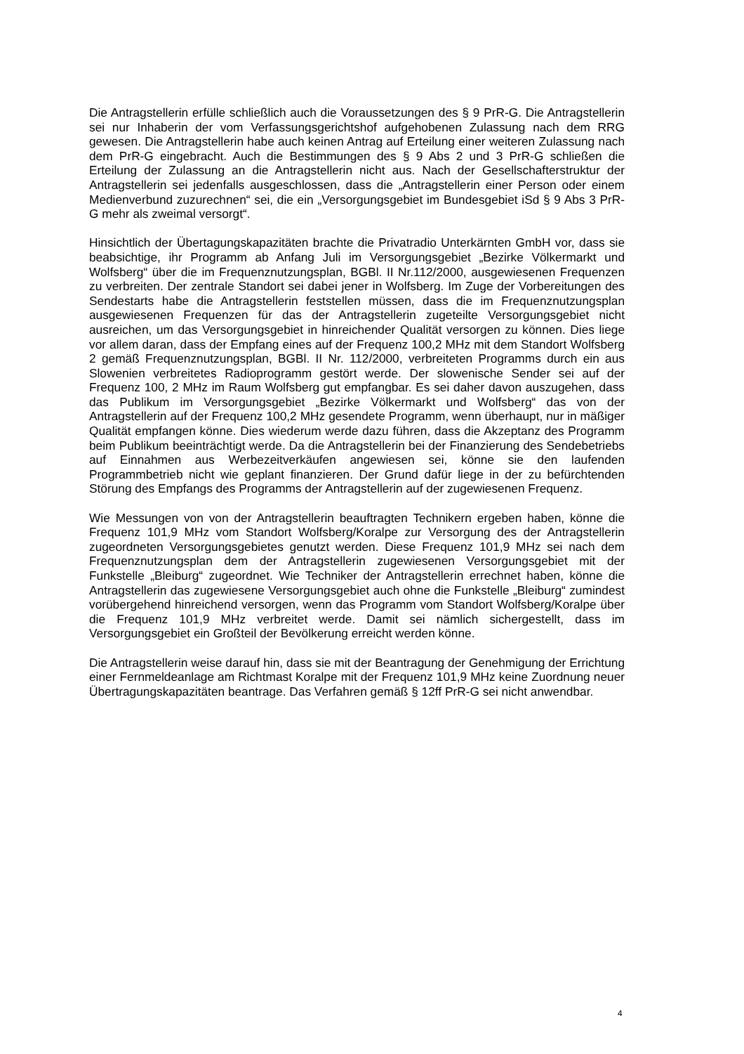Die Antragstellerin erfülle schließlich auch die Voraussetzungen des § 9 PrR-G. Die Antragstellerin sei nur Inhaberin der vom Verfassungsgerichtshof aufgehobenen Zulassung nach dem RRG gewesen. Die Antragstellerin habe auch keinen Antrag auf Erteilung einer weiteren Zulassung nach dem PrR-G eingebracht. Auch die Bestimmungen des § 9 Abs 2 und 3 PrR-G schließen die Erteilung der Zulassung an die Antragstellerin nicht aus. Nach der Gesellschafterstruktur der Antragstellerin sei jedenfalls ausgeschlossen, dass die „Antragstellerin einer Person oder einem Medienverbund zuzurechnen“ sei, die ein „Versorgungsgebiet im Bundesgebiet iSd § 9 Abs 3 PrR-G mehr als zweimal versorgt“.
Hinsichtlich der Übertagungskapazitäten brachte die Privatradio Unterkärnten GmbH vor, dass sie beabsichtige, ihr Programm ab Anfang Juli im Versorgungsgebiet „Bezirke Völkermarkt und Wolfsberg“ über die im Frequenznutzungsplan, BGBl. II Nr.112/2000, ausgewiesenen Frequenzen zu verbreiten. Der zentrale Standort sei dabei jener in Wolfsberg. Im Zuge der Vorbereitungen des Sendestarts habe die Antragstellerin feststellen müssen, dass die im Frequenznutzungsplan ausgewiesenen Frequenzen für das der Antragstellerin zugeteilte Versorgungsgebiet nicht ausreichen, um das Versorgungsgebiet in hinreichender Qualität versorgen zu können. Dies liege vor allem daran, dass der Empfang eines auf der Frequenz 100,2 MHz mit dem Standort Wolfsberg 2 gemäß Frequenznutzungsplan, BGBl. II Nr. 112/2000, verbreiteten Programms durch ein aus Slowenien verbreitetes Radioprogramm gestört werde. Der slowenische Sender sei auf der Frequenz 100, 2 MHz im Raum Wolfsberg gut empfangbar. Es sei daher davon auszugehen, dass das Publikum im Versorgungsgebiet „Bezirke Völkermarkt und Wolfsberg“ das von der Antragstellerin auf der Frequenz 100,2 MHz gesendete Programm, wenn überhaupt, nur in mäßiger Qualität empfangen könne. Dies wiederum werde dazu führen, dass die Akzeptanz des Programm beim Publikum beeinträchtigt werde. Da die Antragstellerin bei der Finanzierung des Sendebetriebs auf Einnahmen aus Werbezeitverkäufen angewiesen sei, könne sie den laufenden Programmbetrieb nicht wie geplant finanzieren. Der Grund dafür liege in der zu befürchtenden Störung des Empfangs des Programms der Antragstellerin auf der zugewiesenen Frequenz.
Wie Messungen von von der Antragstellerin beauftragten Technikern ergeben haben, könne die Frequenz 101,9 MHz vom Standort Wolfsberg/Koralpe zur Versorgung des der Antragstellerin zugeordneten Versorgungsgebietes genutzt werden. Diese Frequenz 101,9 MHz sei nach dem Frequenznutzungsplan dem der Antragstellerin zugewiesenen Versorgungsgebiet mit der Funkstelle „Bleiburg“ zugeordnet. Wie Techniker der Antragstellerin errechnet haben, könne die Antragstellerin das zugewiesene Versorgungsgebiet auch ohne die Funkstelle „Bleiburg“ zumindest vorübergehend hinreichend versorgen, wenn das Programm vom Standort Wolfsberg/Koralpe über die Frequenz 101,9 MHz verbreitet werde. Damit sei nämlich sichergestellt, dass im Versorgungsgebiet ein Großteil der Bevölkerung erreicht werden könne.
Die Antragstellerin weise darauf hin, dass sie mit der Beantragung der Genehmigung der Errichtung einer Fernmeldeanlage am Richtmast Koralpe mit der Frequenz 101,9 MHz keine Zuordnung neuer Übertragungskapazitäten beantrage. Das Verfahren gemäß § 12ff PrR-G sei nicht anwendbar.
4